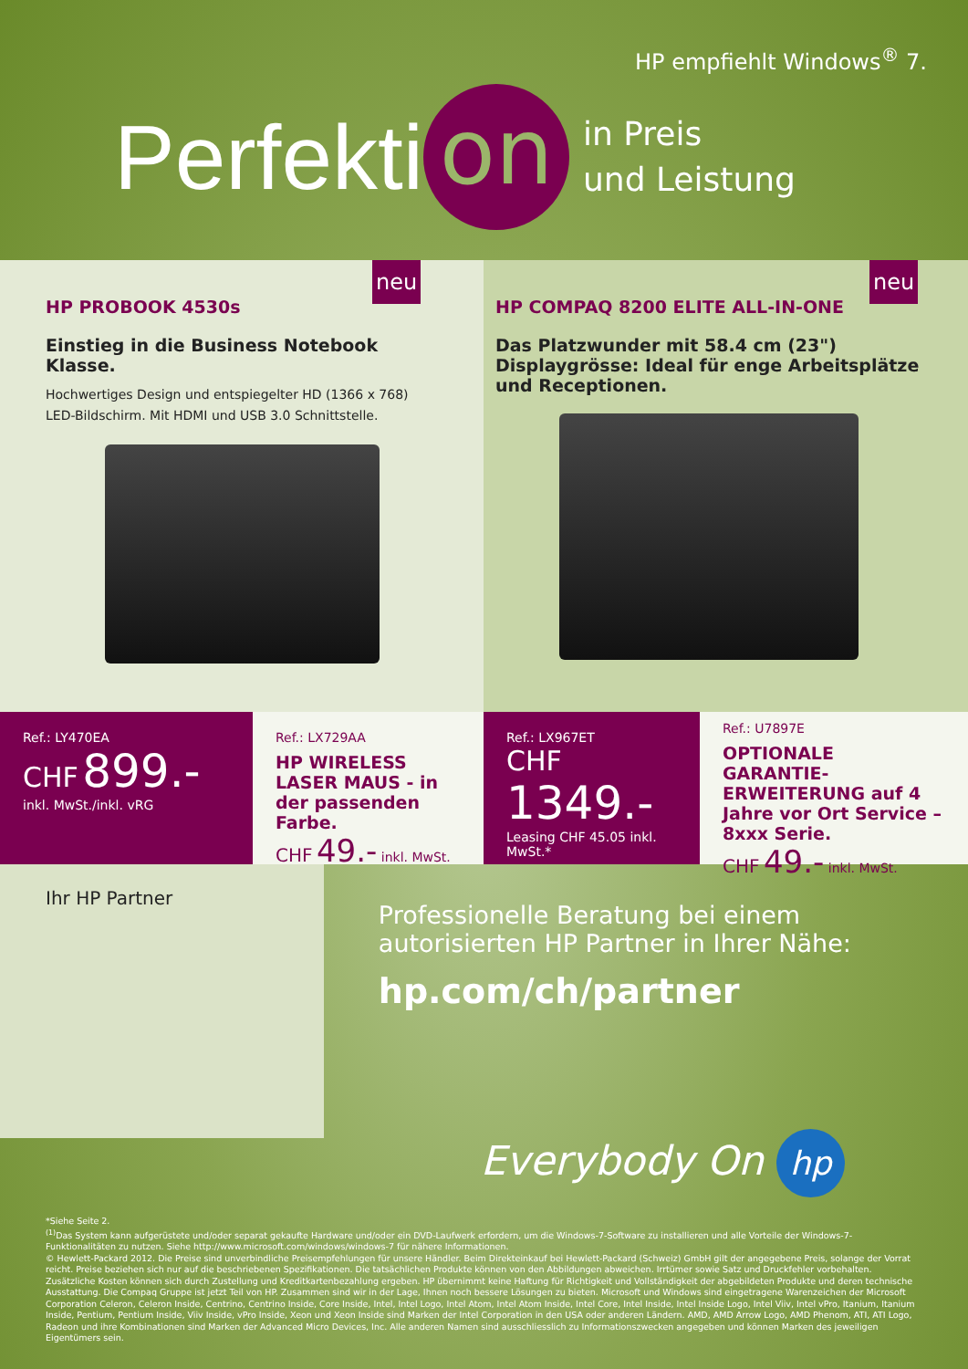HP empfiehlt Windows<sup>®</sup> 7.
Perfekti on
in Preis
und Leistung
neu
HP PROBOOK 4530s
Einstieg in die Business Notebook Klasse.
Hochwertiges Design und entspiegelter HD (1366 x 768) LED-Bildschirm. Mit HDMI und USB 3.0 Schnittstelle.
neu
HP COMPAQ 8200 ELITE ALL-IN-ONE
Das Platzwunder mit 58.4 cm (23") Displaygrösse: Ideal für enge Arbeitsplätze und Receptionen.
Ref.: LY470EA
CHF 899.-
inkl. MwSt./inkl. vRG
Ref.: LX729AA
HP WIRELESS LASER MAUS - in der passenden Farbe.
CHF 49.- inkl. MwSt.
Ref.: LX967ET
CHF 1349.-
Leasing CHF 45.05 inkl. MwSt.*
Ref.: U7897E
OPTIONALE GARANTIE-ERWEITERUNG auf 4 Jahre vor Ort Service – 8xxx Serie.
CHF 49.- inkl. MwSt.
Ihr HP Partner
Professionelle Beratung bei einem autorisierten HP Partner in Ihrer Nähe:
hp.com/ch/partner
Everybody On hp
*Siehe Seite 2.
<sup>(1)</sup> Das System kann aufgerüstete und/oder separat gekaufte Hardware und/oder ein DVD-Laufwerk erfordern, um die Windows-7-Software zu installieren und alle Vorteile der Windows-7-Funktionalitäten zu nutzen. Siehe http://www.microsoft.com/windows/windows-7 für nähere Informationen.
© Hewlett-Packard 2012. Die Preise sind unverbindliche Preisempfehlungen für unsere Händler. Beim Direkteinkauf bei Hewlett-Packard (Schweiz) GmbH gilt der angegebene Preis, solange der Vorrat reicht. Preise beziehen sich nur auf die beschriebenen Spezifikationen. Die tatsächlichen Produkte können von den Abbildungen abweichen. Irrtümer sowie Satz und Druckfehler vorbehalten. Zusätzliche Kosten können sich durch Zustellung und Kreditkartenbezahlung ergeben. HP übernimmt keine Haftung für Richtigkeit und Vollständigkeit der abgebildeten Produkte und deren technische Ausstattung. Die Compaq Gruppe ist jetzt Teil von HP. Zusammen sind wir in der Lage, Ihnen noch bessere Lösungen zu bieten. Microsoft und Windows sind eingetragene Warenzeichen der Microsoft Corporation Celeron, Celeron Inside, Centrino, Centrino Inside, Core Inside, Intel, Intel Logo, Intel Atom, Intel Atom Inside, Intel Core, Intel Inside, Intel Inside Logo, Intel Viiv, Intel vPro, Itanium, Itanium Inside, Pentium, Pentium Inside, Viiv Inside, vPro Inside, Xeon und Xeon Inside sind Marken der Intel Corporation in den USA oder anderen Ländern. AMD, AMD Arrow Logo, AMD Phenom, ATI, ATI Logo, Radeon und ihre Kombinationen sind Marken der Advanced Micro Devices, Inc. Alle anderen Namen sind ausschliesslich zu Informationszwecken angegeben und können Marken des jeweiligen Eigentümers sein.